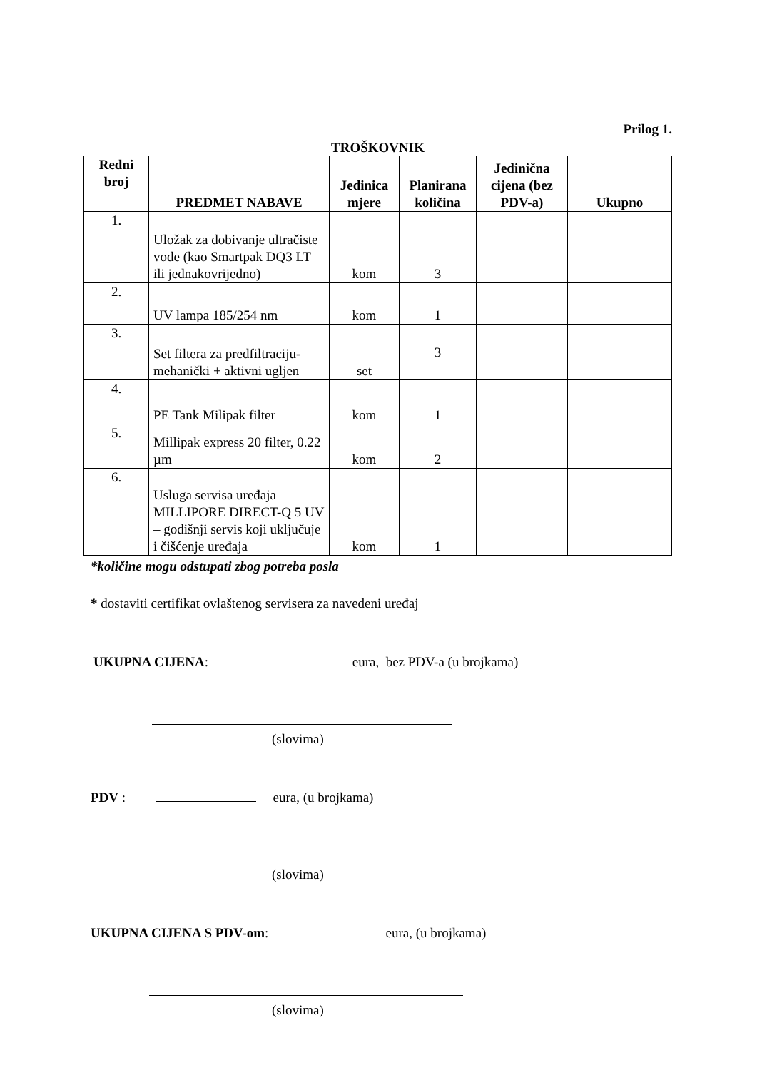Prilog 1.
TROŠKOVNIK
| Redni broj | PREDMET NABAVE | Jedinica mjere | Planirana količina | Jedinična cijena (bez PDV-a) | Ukupno |
| --- | --- | --- | --- | --- | --- |
| 1. | Uložak za dobivanje ultračiste vode (kao Smartpak DQ3 LT ili jednakovrijedno) | kom | 3 | | |
| 2. | UV lampa 185/254 nm | kom | 1 | | |
| 3. | Set filtera za predfiltraciju-mehanički + aktivni ugljen | set | 3 | | |
| 4. | PE Tank Milipak filter | kom | 1 | | |
| 5. | Millipak express 20 filter, 0.22 µm | kom | 2 | | |
| 6. | Usluga servisa uređaja MILLIPORE DIRECT-Q 5 UV – godišnji servis koji uključuje i čišćenje uređaja | kom | 1 | | |
*količine mogu odstupati zbog potreba posla
* dostaviti certifikat ovlaštenog servisera za navedeni uređaj
UKUPNA CIJENA: eura, bez PDV-a (u brojkama)
(slovima)
PDV : eura, (u brojkama)
(slovima)
UKUPNA CIJENA S PDV-om: eura, (u brojkama)
(slovima)